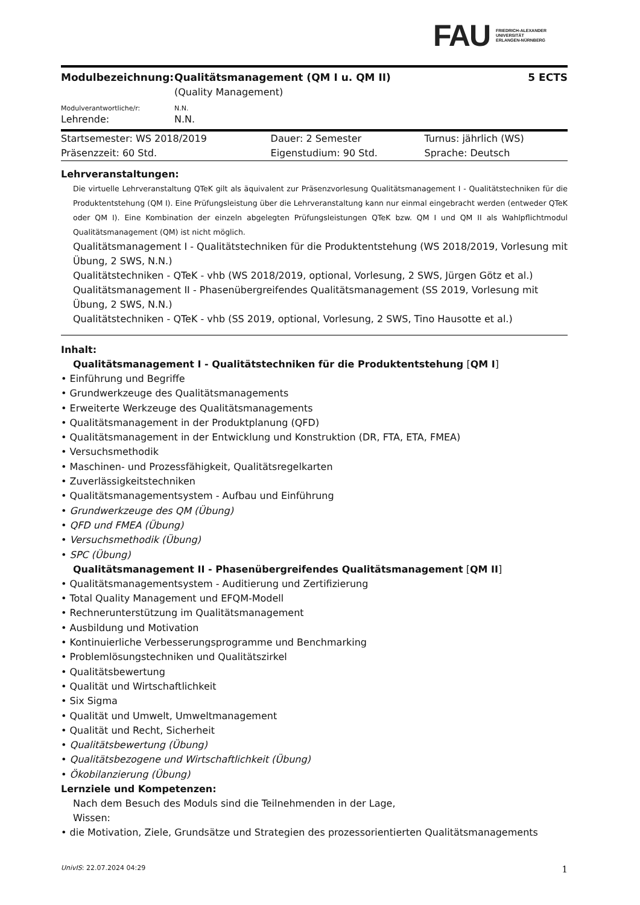FAU FRIEDRICH-ALEXANDER
UNIVERSITÄT
ERLANGEN-NÜRNBERG
| Modulbezeichnung: | Qualitätsmanagement (QM I u. QM II) (Quality Management) | 5 ECTS |
| Modulverantwortliche/r: | N.N. | |
| Lehrende: | N.N. | |
| Startsemester: WS 2018/2019 | Dauer: 2 Semester | Turnus: jährlich (WS) |
| Präsenzzeit: 60 Std. | Eigenstudium: 90 Std. | Sprache: Deutsch |
Lehrveranstaltungen:
Die virtuelle Lehrveranstaltung QTeK gilt als äquivalent zur Präsenzvorlesung Qualitätsmanagement I - Qualitätstechniken für die Produktentstehung (QM I). Eine Prüfungsleistung über die Lehrveranstaltung kann nur einmal eingebracht werden (entweder QTeK oder QM I). Eine Kombination der einzeln abgelegten Prüfungsleistungen QTeK bzw. QM I und QM II als Wahlpflichtmodul Qualitätsmanagement (QM) ist nicht möglich.
Qualitätsmanagement I - Qualitätstechniken für die Produktentstehung (WS 2018/2019, Vorlesung mit Übung, 2 SWS, N.N.)
Qualitätstechniken - QTeK - vhb (WS 2018/2019, optional, Vorlesung, 2 SWS, Jürgen Götz et al.)
Qualitätsmanagement II - Phasenübergreifendes Qualitätsmanagement (SS 2019, Vorlesung mit Übung, 2 SWS, N.N.)
Qualitätstechniken - QTeK - vhb (SS 2019, optional, Vorlesung, 2 SWS, Tino Hausotte et al.)
Inhalt:
Qualitätsmanagement I - Qualitätstechniken für die Produktentstehung [QM I]
• Einführung und Begriffe
• Grundwerkzeuge des Qualitätsmanagements
• Erweiterte Werkzeuge des Qualitätsmanagements
• Qualitätsmanagement in der Produktplanung (QFD)
• Qualitätsmanagement in der Entwicklung und Konstruktion (DR, FTA, ETA, FMEA)
• Versuchsmethodik
• Maschinen- und Prozessfähigkeit, Qualitätsregelkarten
• Zuverlässigkeitstechniken
• Qualitätsmanagementsystem - Aufbau und Einführung
• Grundwerkzeuge des QM (Übung)
• QFD und FMEA (Übung)
• Versuchsmethodik (Übung)
• SPC (Übung)
Qualitätsmanagement II - Phasenübergreifendes Qualitätsmanagement [QM II]
• Qualitätsmanagementsystem - Auditierung und Zertifizierung
• Total Quality Management und EFQM-Modell
• Rechnerunterstützung im Qualitätsmanagement
• Ausbildung und Motivation
• Kontinuierliche Verbesserungsprogramme und Benchmarking
• Problemlösungstechniken und Qualitätszirkel
• Qualitätsbewertung
• Qualität und Wirtschaftlichkeit
• Six Sigma
• Qualität und Umwelt, Umweltmanagement
• Qualität und Recht, Sicherheit
• Qualitätsbewertung (Übung)
• Qualitätsbezogene und Wirtschaftlichkeit (Übung)
• Ökobilanzierung (Übung)
Lernziele und Kompetenzen:
Nach dem Besuch des Moduls sind die Teilnehmenden in der Lage,
Wissen:
• die Motivation, Ziele, Grundsätze und Strategien des prozessorientierten Qualitätsmanagements
UnivIS: 22.07.2024 04:29 1